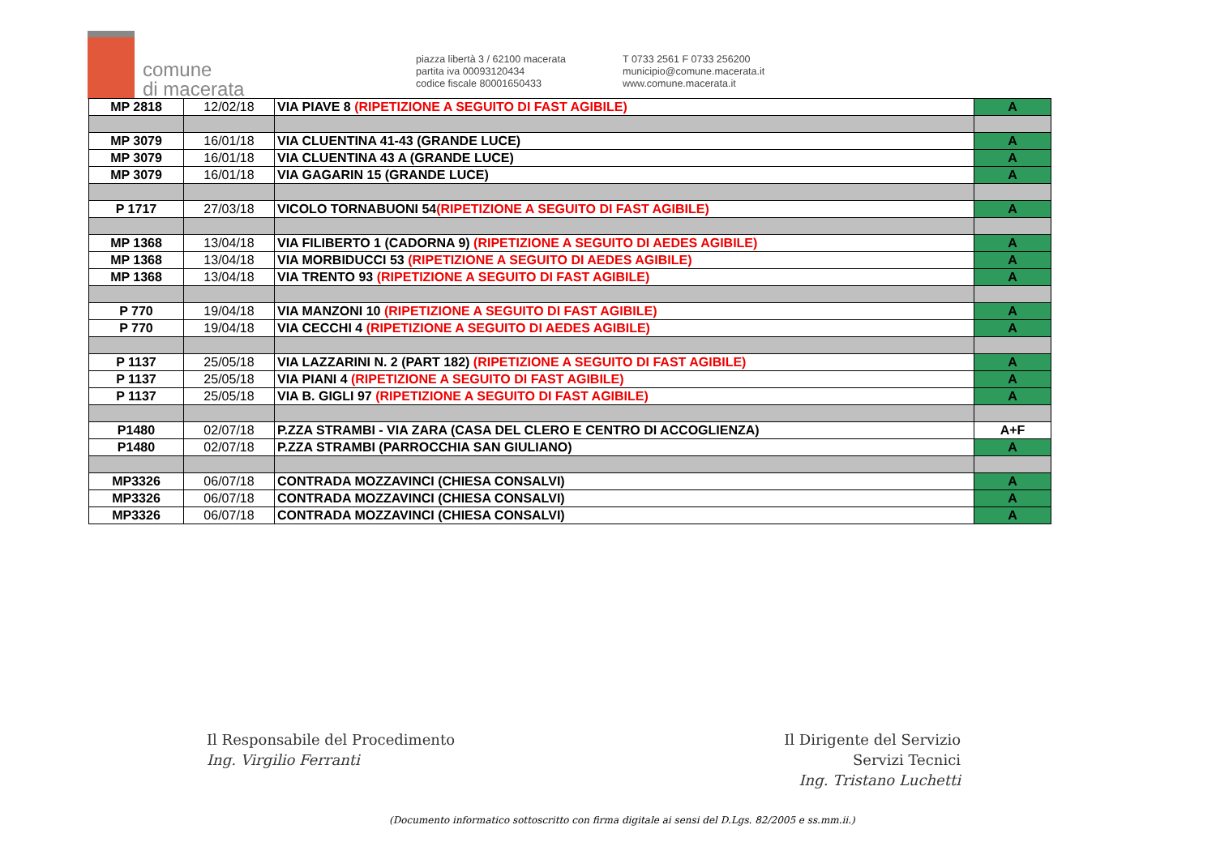comune
di macerata
piazza libertà 3 / 62100 macerata
partita iva 00093120434
codice fiscale 80001650433
T 0733 2561 F 0733 256200
municipio@comune.macerata.it
www.comune.macerata.it
| MP 2818 | 12/02/18 | VIA PIAVE 8 (RIPETIZIONE A SEGUITO DI FAST AGIBILE) | A |
| MP 3079 | 16/01/18 | VIA CLUENTINA 41-43 (GRANDE LUCE) | A |
| MP 3079 | 16/01/18 | VIA CLUENTINA 43 A (GRANDE LUCE) | A |
| MP 3079 | 16/01/18 | VIA GAGARIN 15 (GRANDE LUCE) | A |
| P 1717 | 27/03/18 | VICOLO TORNABUONI 54 (RIPETIZIONE A SEGUITO DI FAST AGIBILE) | A |
| MP 1368 | 13/04/18 | VIA FILIBERTO 1 (CADORNA 9) (RIPETIZIONE A SEGUITO DI AEDES AGIBILE) | A |
| MP 1368 | 13/04/18 | VIA MORBIDUCCI 53 (RIPETIZIONE A SEGUITO DI AEDES AGIBILE) | A |
| MP 1368 | 13/04/18 | VIA TRENTO 93 (RIPETIZIONE A SEGUITO DI FAST AGIBILE) | A |
| P 770 | 19/04/18 | VIA MANZONI 10 (RIPETIZIONE A SEGUITO DI FAST AGIBILE) | A |
| P 770 | 19/04/18 | VIA CECCHI 4 (RIPETIZIONE A SEGUITO DI AEDES AGIBILE) | A |
| P 1137 | 25/05/18 | VIA LAZZARINI N. 2 (PART 182) (RIPETIZIONE A SEGUITO DI FAST AGIBILE) | A |
| P 1137 | 25/05/18 | VIA PIANI 4 (RIPETIZIONE A SEGUITO DI FAST AGIBILE) | A |
| P 1137 | 25/05/18 | VIA B. GIGLI 97 (RIPETIZIONE A SEGUITO DI FAST AGIBILE) | A |
| P1480 | 02/07/18 | P.ZZA STRAMBI - VIA ZARA (CASA DEL CLERO E CENTRO DI ACCOGLIENZA) | A+F |
| P1480 | 02/07/18 | P.ZZA STRAMBI (PARROCCHIA SAN GIULIANO) | A |
| MP3326 | 06/07/18 | CONTRADA MOZZAVINCI (CHIESA CONSALVI) | A |
| MP3326 | 06/07/18 | CONTRADA MOZZAVINCI (CHIESA CONSALVI) | A |
| MP3326 | 06/07/18 | CONTRADA MOZZAVINCI (CHIESA CONSALVI) | A |
Il Responsabile del Procedimento
Ing. Virgilio Ferranti
Il Dirigente del Servizio
Servizi Tecnici
Ing. Tristano Luchetti
(Documento informatico sottoscritto con firma digitale ai sensi del D.Lgs. 82/2005 e ss.mm.ii.)